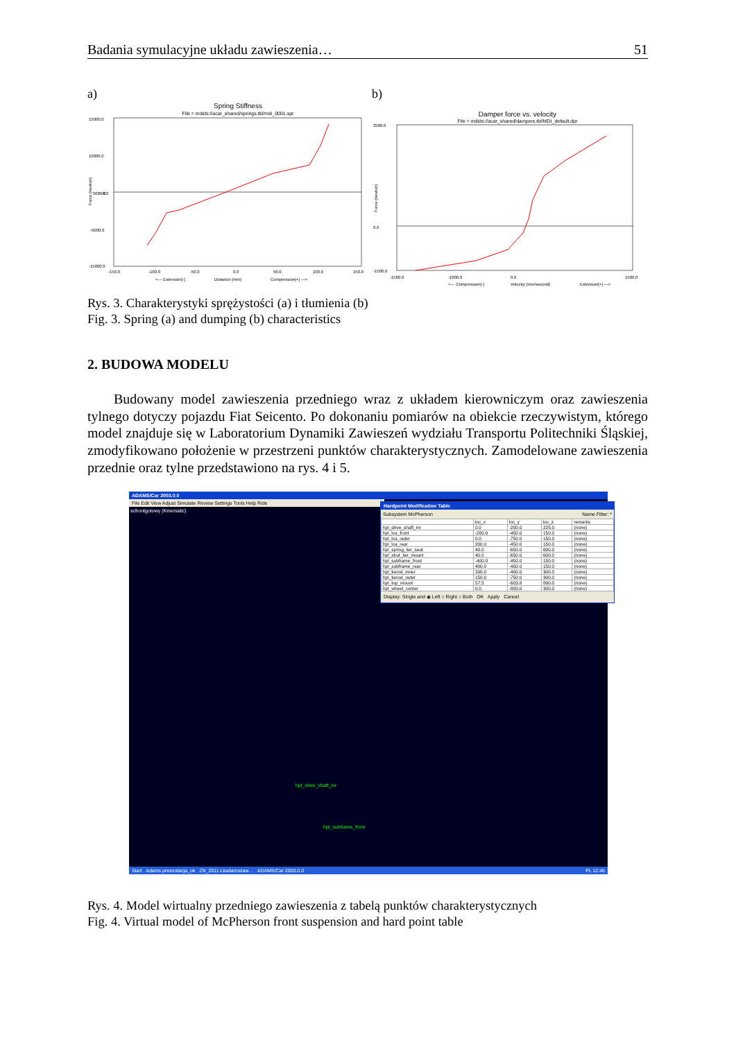Badania symulacyjne układu zawieszenia… 51
a)
Spring Stiffness
File = mdids://acar_shared/springs.tbl/mdi_0001.spr
15000.0
10000.0
5000.0
0.0
-5000.0
-15000.0
-150.0
-100.0
-50.0
0.0
50.0
100.0
150.0
<--- Extension[-]
Distance (mm)
Compression[+] --->
Force (newton)
b)
Damper force vs. velocity
File = mdids://acar_shared/dampers.tbl/MDI_default.dpr
3500.0
0.0
-1500.0
-1500.0
-1000.0
0.0
1500.0
<--- Compression[-]
Velocity (mm/second)
Extension[+] --->
Force (newton)
Rys. 3. Charakterystyki sprężystości (a) i tłumienia (b)
Fig. 3. Spring (a) and dumping (b) characteristics
2. BUDOWA MODELU
Budowany model zawieszenia przedniego wraz z układem kierowniczym oraz zawieszenia tylnego dotyczy pojazdu Fiat Seicento. Po dokonaniu pomiarów na obiekcie rzeczywistym, którego model znajduje się w Laboratorium Dynamiki Zawieszeń wydziału Transportu Politechniki Śląskiej, zmodyfikowano położenie w przestrzeni punktów charakterystycznych. Zamodelowane zawieszenia przednie oraz tylne przedstawiono na rys. 4 i 5.
ADAMS/Car 2003.0.0
File Edit View Adjust Simulate Review Settings Tools Help Ride
scfrontgotowy (Kinematic)
hpl_drive_shaft_inr
hpl_subframe_front
Hardpoint Modification Table
Subsystem McPherson Name Filter: *
| | loc_x | loc_y | loc_z | remarks |
| --- | --- | --- | --- | --- |
| hpl_drive_shaft_inr | 0.0 | -200.0 | 225.0 | (none) |
| hpl_lca_front | -200.0 | -450.0 | 150.0 | (none) |
| hpl_lca_outer | 0.0 | -750.0 | 150.0 | (none) |
| hpl_lca_rear | 200.0 | -450.0 | 150.0 | (none) |
| hpl_spring_lwr_seat | 40.0 | -650.0 | 600.0 | (none) |
| hpl_strut_lwr_mount | 40.0 | -650.0 | 600.0 | (none) |
| hpl_subframe_front | -400.0 | -450.0 | 150.0 | (none) |
| hpl_subframe_rear | 400.0 | -450.0 | 150.0 | (none) |
| hpl_tierod_inner | 200.0 | -400.0 | 300.0 | (none) |
| hpl_tierod_outer | 150.0 | -750.0 | 300.0 | (none) |
| hpl_top_mount | 57.5 | -603.8 | 800.0 | (none) |
| hpl_wheel_center | 0.0 | -800.0 | 300.0 | (none) |
Display: Single and ◉ Left ○ Right ○ Both OK Apply Cancel
Start Adams prezentacja_ok ZN_2011 Łkadamszaw… ADAMS/Car 2003.0.0 PL 12:46
Rys. 4. Model wirtualny przedniego zawieszenia z tabelą punktów charakterystycznych
Fig. 4. Virtual model of McPherson front suspension and hard point table